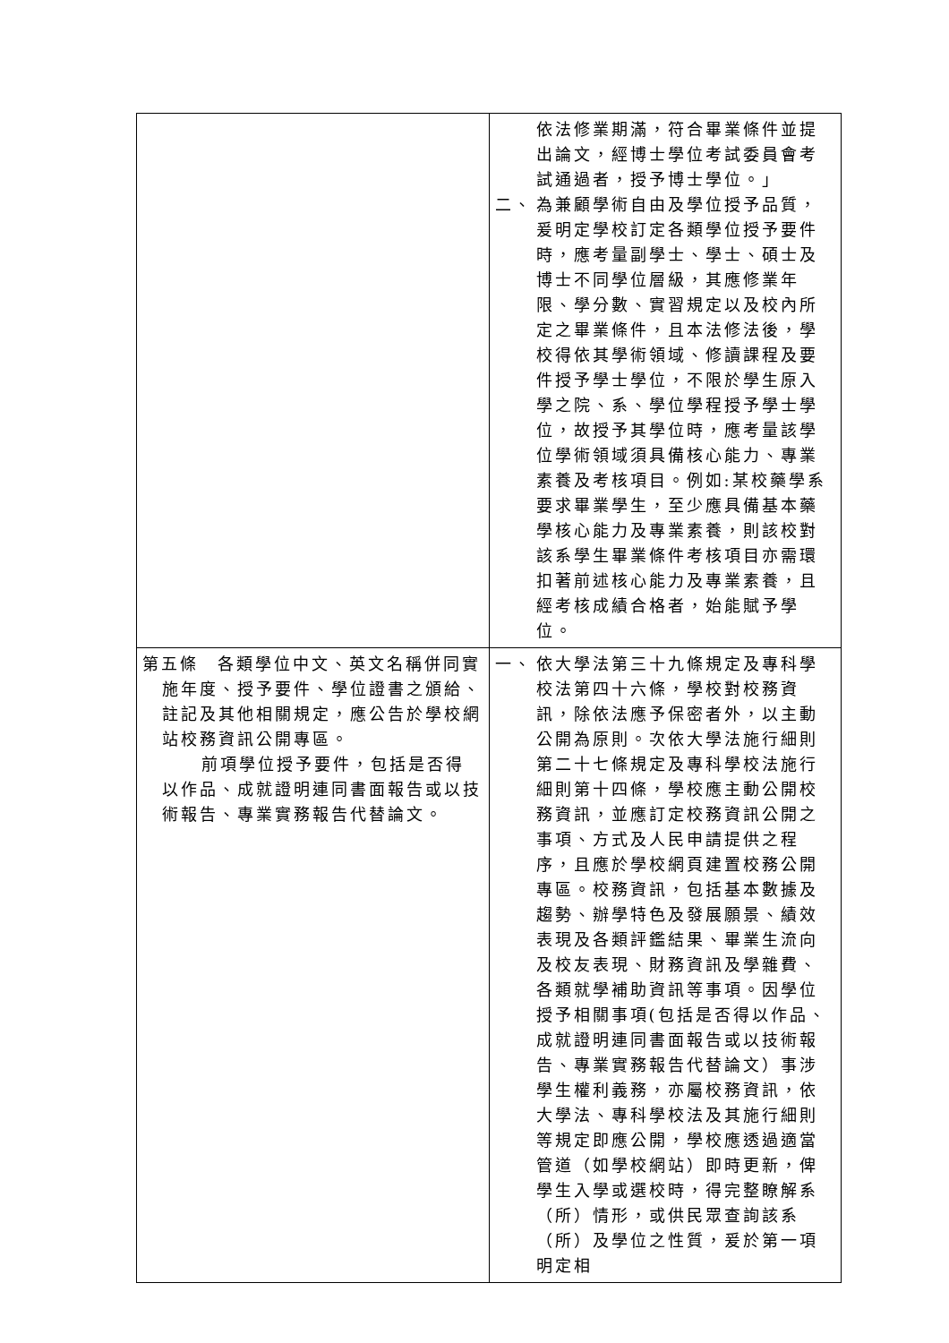| | 依法修業期滿，符合畢業條件並提出論文，經博士學位考試委員會考試通過者，授予博士學位。」 二、 為兼顧學術自由及學位授予品質，爰明定學校訂定各類學位授予要件時，應考量副學士、學士、碩士及博士不同學位層級，其應修業年限、學分數、實習規定以及校內所定之畢業條件，且本法修法後，學校得依其學術領域、修讀課程及要件授予學士學位，不限於學生原入學之院、系、學位學程授予學士學位，故授予其學位時，應考量該學位學術領域須具備核心能力、專業素養及考核項目。例如:某校藥學系要求畢業學生，至少應具備基本藥學核心能力及專業素養，則該校對該系學生畢業條件考核項目亦需環扣著前述核心能力及專業素養，且經考核成績合格者，始能賦予學位。 |
| 第五條 各類學位中文、英文名稱併同實施年度、授予要件、學位證書之頒給、註記及其他相關規定，應公告於學校網站校務資訊公開專區。 前項學位授予要件，包括是否得以作品、成就證明連同書面報告或以技術報告、專業實務報告代替論文。 | 一、 依大學法第三十九條規定及專科學校法第四十六條，學校對校務資訊，除依法應予保密者外，以主動公開為原則。次依大學法施行細則第二十七條規定及專科學校法施行細則第十四條，學校應主動公開校務資訊，並應訂定校務資訊公開之事項、方式及人民申請提供之程序，且應於學校網頁建置校務公開專區。校務資訊，包括基本數據及趨勢、辦學特色及發展願景、績效表現及各類評鑑結果、畢業生流向及校友表現、財務資訊及學雜費、各類就學補助資訊等事項。因學位授予相關事項(包括是否得以作品、成就證明連同書面報告或以技術報告、專業實務報告代替論文）事涉學生權利義務，亦屬校務資訊，依大學法、專科學校法及其施行細則等規定即應公開，學校應透過適當管道（如學校網站）即時更新，俾學生入學或選校時，得完整瞭解系（所）情形，或供民眾查詢該系（所）及學位之性質，爰於第一項明定相 |